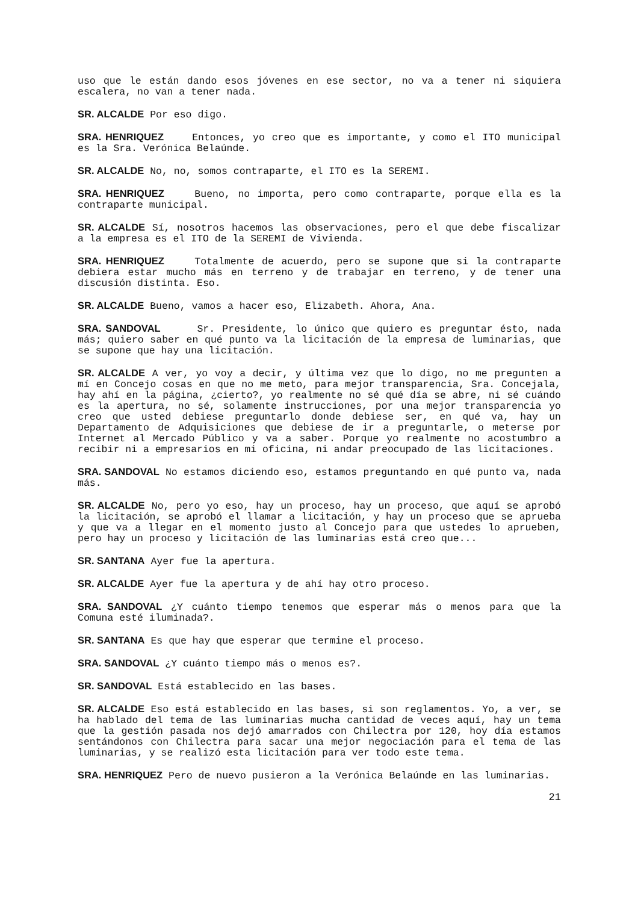uso que le están dando esos jóvenes en ese sector, no va a tener ni siquiera escalera, no van a tener nada.
SR. ALCALDE Por eso digo.
SRA. HENRIQUEZ Entonces, yo creo que es importante, y como el ITO municipal es la Sra. Verónica Belaúnde.
SR. ALCALDE No, no, somos contraparte, el ITO es la SEREMI.
SRA. HENRIQUEZ Bueno, no importa, pero como contraparte, porque ella es la contraparte municipal.
SR. ALCALDE Sí, nosotros hacemos las observaciones, pero el que debe fiscalizar a la empresa es el ITO de la SEREMI de Vivienda.
SRA. HENRIQUEZ Totalmente de acuerdo, pero se supone que si la contraparte debiera estar mucho más en terreno y de trabajar en terreno, y de tener una discusión distinta. Eso.
SR. ALCALDE Bueno, vamos a hacer eso, Elizabeth. Ahora, Ana.
SRA. SANDOVAL Sr. Presidente, lo único que quiero es preguntar ésto, nada más; quiero saber en qué punto va la licitación de la empresa de luminarias, que se supone que hay una licitación.
SR. ALCALDE A ver, yo voy a decir, y última vez que lo digo, no me pregunten a mí en Concejo cosas en que no me meto, para mejor transparencia, Sra. Concejala, hay ahí en la página, ¿cierto?, yo realmente no sé qué día se abre, ni sé cuándo es la apertura, no sé, solamente instrucciones, por una mejor transparencia yo creo que usted debiese preguntarlo donde debiese ser, en qué va, hay un Departamento de Adquisiciones que debiese de ir a preguntarle, o meterse por Internet al Mercado Público y va a saber. Porque yo realmente no acostumbro a recibir ni a empresarios en mi oficina, ni andar preocupado de las licitaciones.
SRA. SANDOVAL No estamos diciendo eso, estamos preguntando en qué punto va, nada más.
SR. ALCALDE No, pero yo eso, hay un proceso, hay un proceso, que aquí se aprobó la licitación, se aprobó el llamar a licitación, y hay un proceso que se aprueba y que va a llegar en el momento justo al Concejo para que ustedes lo aprueben, pero hay un proceso y licitación de las luminarias está creo que...
SR. SANTANA Ayer fue la apertura.
SR. ALCALDE Ayer fue la apertura y de ahí hay otro proceso.
SRA. SANDOVAL ¿Y cuánto tiempo tenemos que esperar más o menos para que la Comuna esté iluminada?.
SR. SANTANA Es que hay que esperar que termine el proceso.
SRA. SANDOVAL ¿Y cuánto tiempo más o menos es?.
SR. SANDOVAL Está establecido en las bases.
SR. ALCALDE Eso está establecido en las bases, si son reglamentos. Yo, a ver, se ha hablado del tema de las luminarias mucha cantidad de veces aquí, hay un tema que la gestión pasada nos dejó amarrados con Chilectra por 120, hoy día estamos sentándonos con Chilectra para sacar una mejor negociación para el tema de las luminarias, y se realizó esta licitación para ver todo este tema.
SRA. HENRIQUEZ Pero de nuevo pusieron a la Verónica Belaúnde en las luminarias.
21